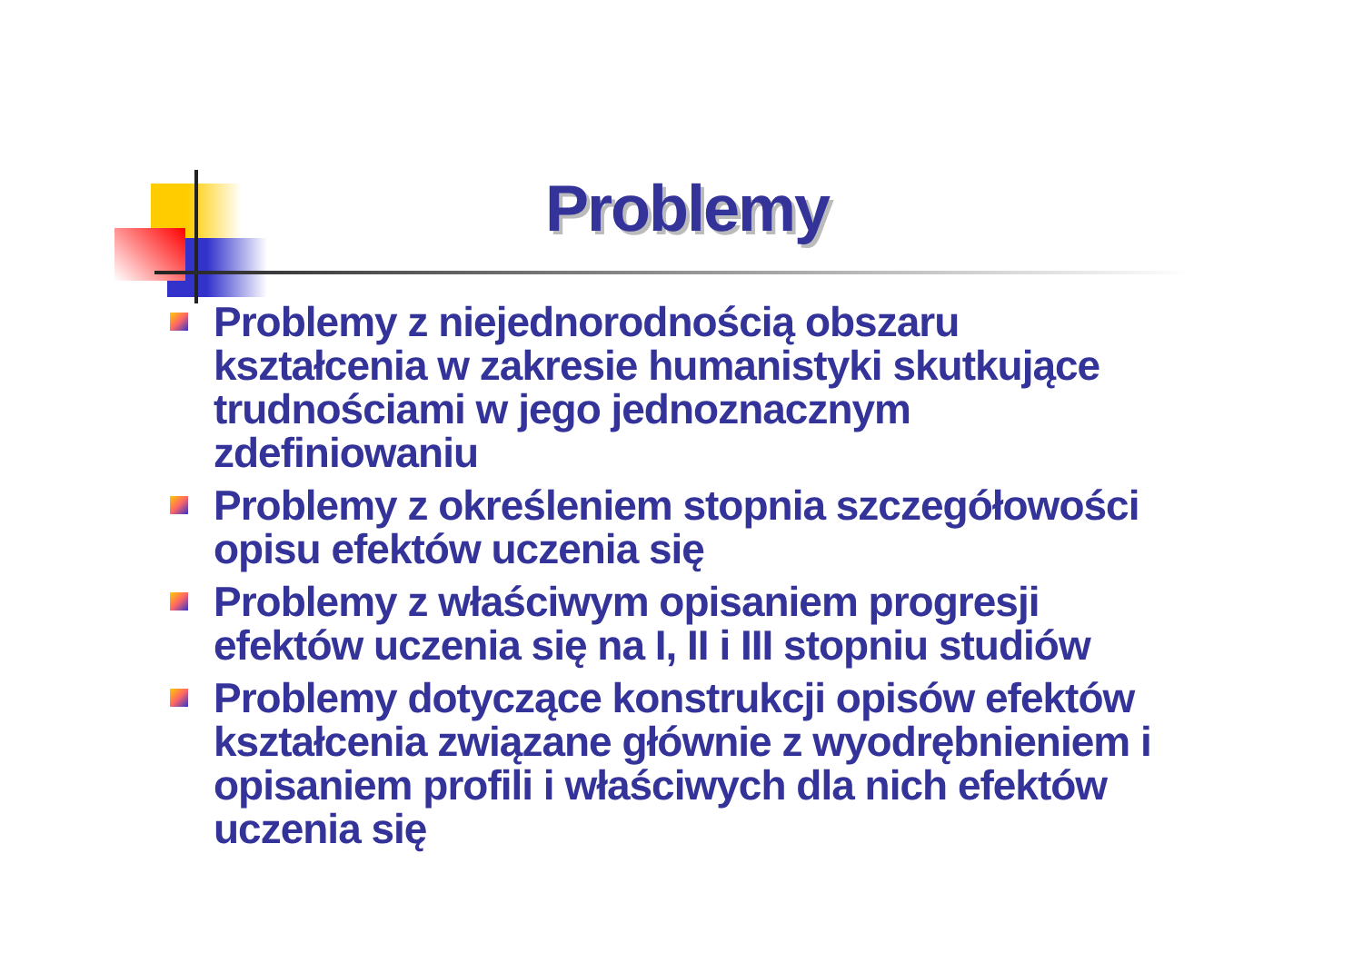Problemy
Problemy z niejednorodnością obszaru kształcenia w zakresie humanistyki skutkujące trudnościami w jego jednoznacznym zdefiniowaniu
Problemy z określeniem stopnia szczegółowości opisu efektów uczenia się
Problemy z właściwym opisaniem progresji efektów uczenia się na I, II i III stopniu studiów
Problemy dotyczące konstrukcji opisów efektów kształcenia związane głównie z wyodrębnieniem i opisaniem profili i właściwych dla nich efektów uczenia się